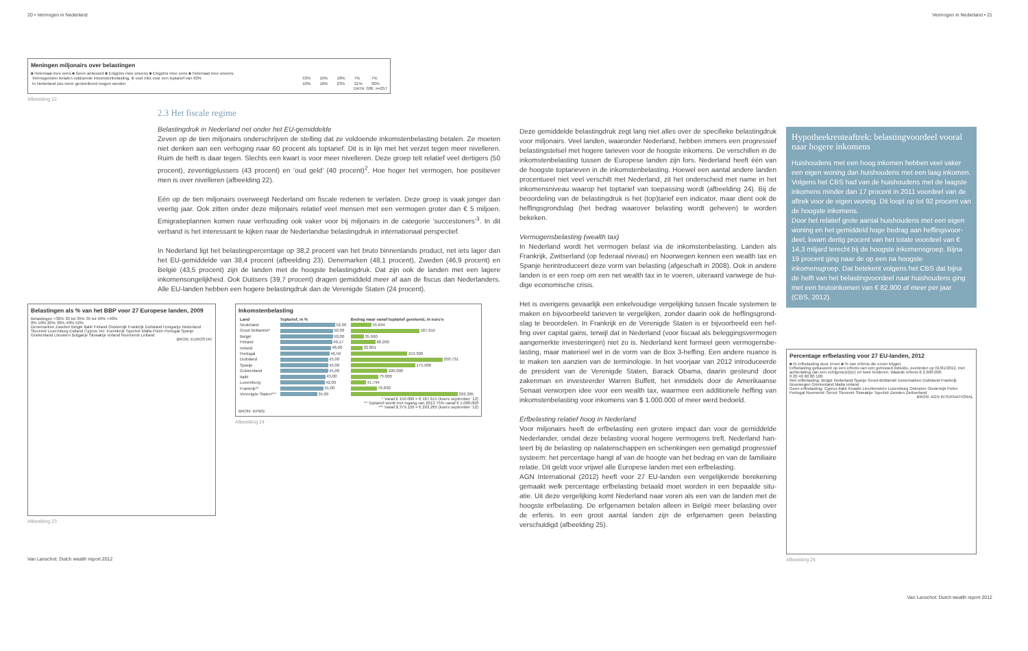20 • Vermogen in Nederland
Meningen miljonairs over belastingen
■ Helemaal mee eens ■ Geen antwoord ■ Enigzins mee oneens ■ Enigzins mee eens ■ Helemaal mee oneens
| Vermogenden betalen voldoende inkomstenbelasting, ik voel niks voor een toptarief van 60% | 53% | 15% | 18% | 7% | 7% |
| In Nederland zou meer genivelleerd mogen worden | 10% | 16% | 23% | 21% | 30% |
DATA: GfK; n=257
Afbeelding 22
2.3 Het fiscale regime
Belastingdruk in Nederland net onder het EU-gemiddelde
Zeven op de tien miljonairs onderschrijven de stelling dat ze voldoende inkomstenbelasting betalen. Ze moeten niet denken aan een verhoging naar 60 procent als toptarief. Dit is in lijn met het verzet tegen meer nivelleren. Ruim de helft is daar tegen. Slechts een kwart is voor meer nivelleren. Deze groep telt relatief veel dertigers (50 procent), zeventigplussers (43 procent) en ‘oud geld’ (40 procent)<sup>2</sup>. Hoe hoger het vermogen, hoe positiever men is over nivelleren (afbeelding 22).
Eén op de tien miljonairs overweegt Nederland om fiscale redenen te verlaten. Deze groep is vaak jonger dan veertig jaar. Ook zitten onder deze miljonairs relatief veel mensen met een vermogen groter dan € 5 miljoen. Emigratieplannen komen naar verhouding ook vaker voor bij miljonairs in de categorie ‘suc­cestoners’<sup>3</sup>. In dit verband is het interessant te kijken naar de Nederlandse belastingdruk in internationaal perspectief.
In Nederland ligt het belastingpercentage op 38,2 procent van het bruto binnenlands product, net iets lager dan het EU-gemiddelde van 38,4 procent (afbeelding 23). Denemarken (48,1 procent), Zweden (46,9 procent) en België (43,5 procent) zijn de landen met de hoogste belastingdruk. Dat zijn ook de landen met een lagere inkomensongelijkheid. Ook Duitsers (39,7 procent) dragen gemiddeld meer af aan de fiscus dan Nederlanders. Alle EU-landen hebben een hogere belastingdruk dan de Verenigde Staten (24 procent).
Belastingen als % van het BBP voor 27 Europese landen, 2009
Belastingen <30% 30 tot 35% 35 tot 40% >40%
0% 10% 20% 30% 40% 50%
Denemarken Zweden België Italië Finland Oostenrijk Frankrijk Duitsland Hongarije Nederland Slovenië Luxemburg Estland Cyprus Ver. Koninkrijk Tsjechië Malta Polen Portugal Spanje Griekenland Litouwen Bulgarije Slowakije Ierland Roemenië Letland
BRON: EUROSTAT
Afbeelding 23
Inkomstenbelasting
| Land | Toptarief, in % | Bedrag waar vanaf toptarief gerekend, in euro’s |
| --- | --- | --- |
| Nederland | 52,00 | 55.694 |
| Groot Brittannië* | 50,00 | 187.615 |
| België | 50,00 | 35.060 |
| Finland | 49,17 | 68.200 |
| Ierland | 48,00 | 32.801 |
| Portugal | 46,50 | 153.300 |
| Duitsland | 45,00 | 250.731 |
| Spanje | 45,00 | 175.000 |
| Griekenland | 45,00 | 100.000 |
| Italië | 43,00 | 75.000 |
| Luxemburg | 42,00 | 41.794 |
| Frankrijk** | 41,00 | 70.830 |
| Verenigde Staten*** | 35,00 | 292.285 |
* Vanaf £ 150.000 = € 187.615 (koers september ’12)
** Toptarief wordt met ingang van 2013 75% vanaf € 1.000.000
*** Vanaf $ 379.150 = € 292.285 (koers september ’12)
BRON: KPMG
Afbeelding 24
Van Lanschot: Dutch wealth report 2012
Vermogen in Nederland • 21
Deze gemiddelde belastingdruk zegt lang niet alles over de specifieke belastingdruk voor miljonairs. Veel landen, waaronder Nederland, hebben immers een progressief belastingstelsel met hogere tarieven voor de hoogste inkomens. De verschillen in de inkomstenbelasting tussen de Europese landen zijn fors. Nederland heeft één van de hoogste toptarieven in de inkomstenbelasting. Hoewel een aantal andere lan­den procentueel niet veel verschilt met Nederland, zit het onderscheid met name in het inkomensniveau waarop het toptarief van toepassing wordt (afbeelding 24). Bij de beoordeling van de belastingdruk is het (top)tarief een indicator, maar dient ook de heffingsgrondslag (het bedrag waarover belasting wordt geheven) te worden bekeken.
Vermogensbelasting (wealth tax)
In Nederland wordt het vermogen belast via de inkomstenbelasting. Landen als Frankrijk, Zwitserland (op federaal niveau) en Noorwegen kennen een wealth tax en Spanje herintroduceert deze vorm van belasting (afgeschaft in 2008). Ook in andere landen is er een roep om een net wealth tax in te voeren, uiteraard vanwege de hui­dige economische crisis.
Het is overigens gevaarlijk een enkelvoudige vergelijking tussen fiscale systemen te maken en bijvoorbeeld tarieven te vergelijken, zonder daarin ook de heffingsgrond­slag te beoordelen. In Frankrijk en de Verenigde Staten is er bijvoorbeeld een hef­fing over capital gains, terwijl dat in Nederland (voor fiscaal als beleggingsvermogen aangemerkte investeringen) niet zo is. Nederland kent formeel geen vermogensbe­lasting, maar materieel wel in de vorm van de Box 3-heffing. Een andere nuance is te maken ten aanzien van de terminologie. In het voorjaar van 2012 introduceerde de president van de Verenigde Staten, Barack Obama, daarin gesteund door zakenman en investeerder Warren Buffett, het inmiddels door de Amerikaanse Senaat verwor­pen idee voor een wealth tax, waarmee een additionele heffing van inkomstenbelas­ting voor inkomens van $ 1.000.000 of meer werd bedoeld.
Erfbelasting relatief hoog in Nederland
Voor miljonairs heeft de erfbelasting een grotere impact dan voor de gemiddelde Nederlander, omdat deze belasting vooral hogere vermogens treft. Nederland han­teert bij de belasting op nalatenschappen en schenkingen een gematigd progressief systeem: het percentage hangt af van de hoogte van het bedrag en van de familiaire relatie. Dit geldt voor vrijwel alle Europese landen met een erfbelasting.
AGN International (2012) heeft voor 27 EU-landen een vergelijkende berekening gemaakt welk percentage erfbelasting betaald moet worden in een bepaalde situ­atie. Uit deze vergelijking komt Nederland naar voren als een van de landen met de hoogste erfbelasting. De erfgenamen betalen alleen in België meer belasting over de erfenis. In een groot aantal landen zijn de erfgenamen geen belasting verschuldigd (afbeelding 25).
Hypotheekrenteaftrek: belastingvoordeel vooral naar hogere inkomens
Huishoudens met een hoog inkomen hebben veel vaker een eigen woning dan huishoudens met een laag inkomen. Volgens het CBS had van de huishoudens met de laagste inkomens minder dan 17 procent in 2011 voordeel van de aftrek voor de eigen woning. Dit loopt op tot 92 procent van de hoogste inkomens.
Door het relatief grote aantal huishoudens met een eigen woning en het gemiddeld hoge bedrag aan heffingsvoor­deel, kwam dertig procent van het totale voordeel van € 14,3 miljard terecht bij de hoogste inkomensgroep. Bijna 19 procent ging naar de op een na hoogste inkomensgroep. Dat betekent volgens het CBS dat bijna de helft van het belastingvoordeel naar huishoudens ging met een bruto­inkomen van € 82.900 of meer per jaar (CBS, 2012).
Percentage erfbelasting voor 27 EU-landen, 2012
■ % erfbelasting door erven ■ % van erfenis die erven krijgen
Erfbelasting gebaseerd op een erfenis van een getrouwd individu, overleden op 01/01/2012, met achterlating van een echtgeno(o)t(e) en twee kinderen. Waarde erfenis € 2.600.000.
0 20 40 60 80 100
Wel erfbelasting: België Nederland Spanje Groot-Brittannië Denemarken Duitsland Frankrijk Noorwegen Griekenland Malta Ierland
Geen erfbelasting: Cyprus Italië Kroatië Liechtenstein Luxemburg Oekraïne Oostenrijk Polen Portugal Roemenië Servië Slovenië Slowakije Tsjechië Zweden Zwitserland
BRON: AGN INTERNATIONAL
Afbeelding 25
Van Lanschot: Dutch wealth report 2012